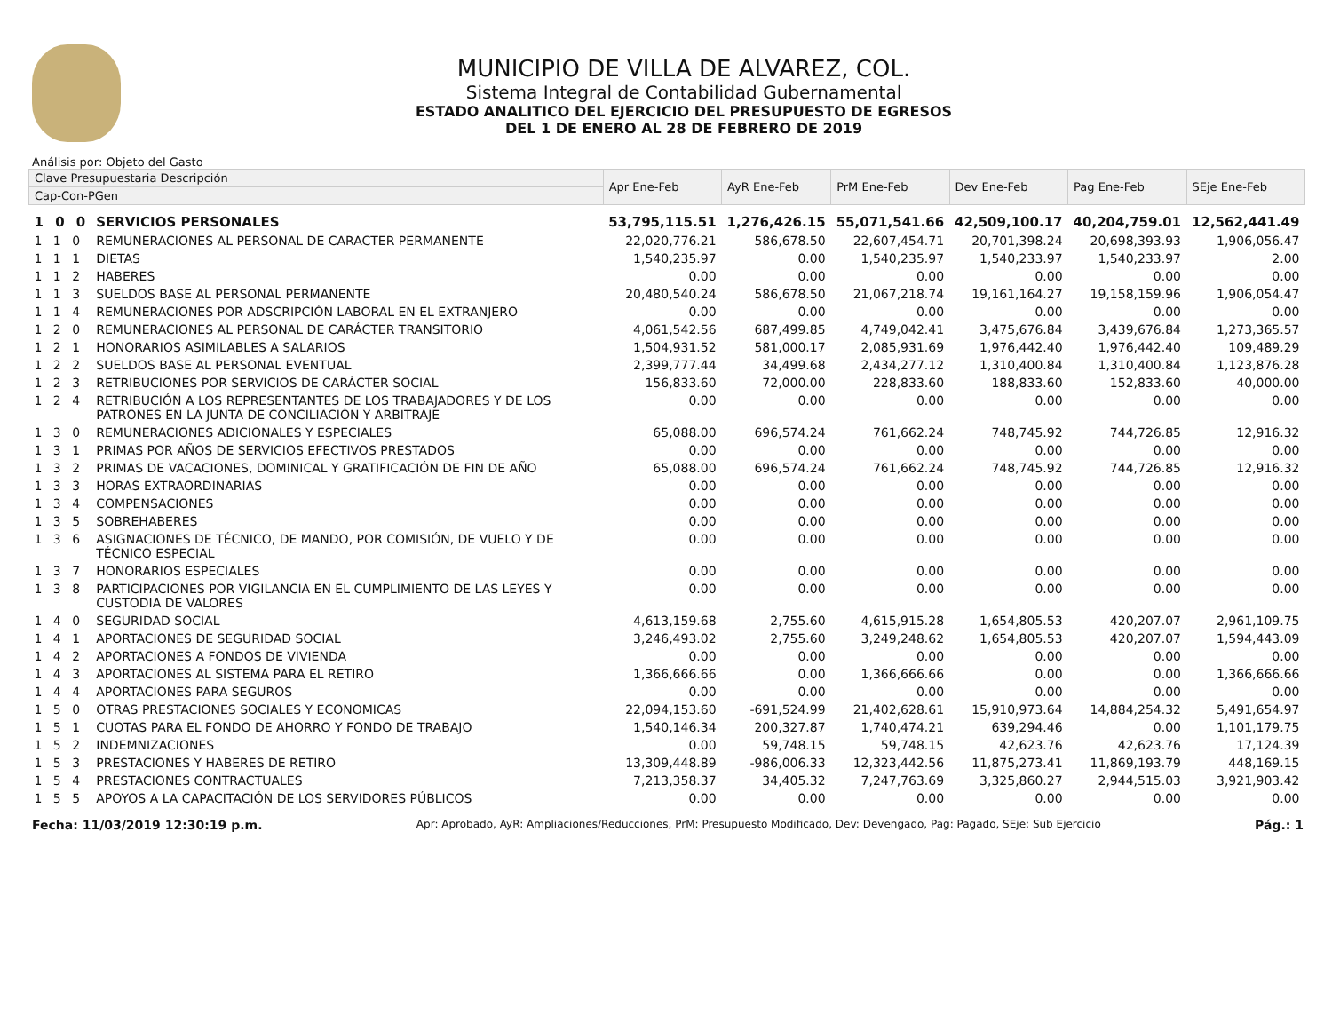MUNICIPIO DE VILLA DE ALVAREZ, COL.
Sistema Integral de Contabilidad Gubernamental
ESTADO ANALITICO DEL EJERCICIO DEL PRESUPUESTO DE EGRESOS
DEL 1 DE ENERO AL 28 DE FEBRERO DE 2019
Análisis por: Objeto del Gasto
| Clave Presupuestaria Descripción | | Apr Ene-Feb | AyR Ene-Feb | PrM Ene-Feb | Dev Ene-Feb | Pag Ene-Feb | SEje Ene-Feb |
| --- | --- | --- | --- | --- | --- | --- | --- |
| Cap-Con-PGen | | | | | | | |
| 1 0 0 | SERVICIOS PERSONALES | 53,795,115.51 | 1,276,426.15 | 55,071,541.66 | 42,509,100.17 | 40,204,759.01 | 12,562,441.49 |
| 1 1 0 | REMUNERACIONES AL PERSONAL DE CARACTER PERMANENTE | 22,020,776.21 | 586,678.50 | 22,607,454.71 | 20,701,398.24 | 20,698,393.93 | 1,906,056.47 |
| 1 1 1 | DIETAS | 1,540,235.97 | 0.00 | 1,540,235.97 | 1,540,233.97 | 1,540,233.97 | 2.00 |
| 1 1 2 | HABERES | 0.00 | 0.00 | 0.00 | 0.00 | 0.00 | 0.00 |
| 1 1 3 | SUELDOS BASE AL PERSONAL PERMANENTE | 20,480,540.24 | 586,678.50 | 21,067,218.74 | 19,161,164.27 | 19,158,159.96 | 1,906,054.47 |
| 1 1 4 | REMUNERACIONES POR ADSCRIPCIÓN LABORAL EN EL EXTRANJERO | 0.00 | 0.00 | 0.00 | 0.00 | 0.00 | 0.00 |
| 1 2 0 | REMUNERACIONES AL PERSONAL DE CARÁCTER TRANSITORIO | 4,061,542.56 | 687,499.85 | 4,749,042.41 | 3,475,676.84 | 3,439,676.84 | 1,273,365.57 |
| 1 2 1 | HONORARIOS ASIMILABLES A SALARIOS | 1,504,931.52 | 581,000.17 | 2,085,931.69 | 1,976,442.40 | 1,976,442.40 | 109,489.29 |
| 1 2 2 | SUELDOS BASE AL PERSONAL EVENTUAL | 2,399,777.44 | 34,499.68 | 2,434,277.12 | 1,310,400.84 | 1,310,400.84 | 1,123,876.28 |
| 1 2 3 | RETRIBUCIONES POR SERVICIOS DE CARÁCTER SOCIAL | 156,833.60 | 72,000.00 | 228,833.60 | 188,833.60 | 152,833.60 | 40,000.00 |
| 1 2 4 | RETRIBUCIÓN A LOS REPRESENTANTES DE LOS TRABAJADORES Y DE LOS PATRONES EN LA JUNTA DE CONCILIACIÓN Y ARBITRAJE | 0.00 | 0.00 | 0.00 | 0.00 | 0.00 | 0.00 |
| 1 3 0 | REMUNERACIONES ADICIONALES Y ESPECIALES | 65,088.00 | 696,574.24 | 761,662.24 | 748,745.92 | 744,726.85 | 12,916.32 |
| 1 3 1 | PRIMAS POR AÑOS DE SERVICIOS EFECTIVOS PRESTADOS | 0.00 | 0.00 | 0.00 | 0.00 | 0.00 | 0.00 |
| 1 3 2 | PRIMAS DE VACACIONES, DOMINICAL Y GRATIFICACIÓN DE FIN DE AÑO | 65,088.00 | 696,574.24 | 761,662.24 | 748,745.92 | 744,726.85 | 12,916.32 |
| 1 3 3 | HORAS EXTRAORDINARIAS | 0.00 | 0.00 | 0.00 | 0.00 | 0.00 | 0.00 |
| 1 3 4 | COMPENSACIONES | 0.00 | 0.00 | 0.00 | 0.00 | 0.00 | 0.00 |
| 1 3 5 | SOBREHABERES | 0.00 | 0.00 | 0.00 | 0.00 | 0.00 | 0.00 |
| 1 3 6 | ASIGNACIONES DE TÉCNICO, DE MANDO, POR COMISIÓN, DE VUELO Y DE TÉCNICO ESPECIAL | 0.00 | 0.00 | 0.00 | 0.00 | 0.00 | 0.00 |
| 1 3 7 | HONORARIOS ESPECIALES | 0.00 | 0.00 | 0.00 | 0.00 | 0.00 | 0.00 |
| 1 3 8 | PARTICIPACIONES POR VIGILANCIA EN EL CUMPLIMIENTO DE LAS LEYES Y CUSTODIA DE VALORES | 0.00 | 0.00 | 0.00 | 0.00 | 0.00 | 0.00 |
| 1 4 0 | SEGURIDAD SOCIAL | 4,613,159.68 | 2,755.60 | 4,615,915.28 | 1,654,805.53 | 420,207.07 | 2,961,109.75 |
| 1 4 1 | APORTACIONES DE SEGURIDAD SOCIAL | 3,246,493.02 | 2,755.60 | 3,249,248.62 | 1,654,805.53 | 420,207.07 | 1,594,443.09 |
| 1 4 2 | APORTACIONES A FONDOS DE VIVIENDA | 0.00 | 0.00 | 0.00 | 0.00 | 0.00 | 0.00 |
| 1 4 3 | APORTACIONES AL SISTEMA PARA EL RETIRO | 1,366,666.66 | 0.00 | 1,366,666.66 | 0.00 | 0.00 | 1,366,666.66 |
| 1 4 4 | APORTACIONES PARA SEGUROS | 0.00 | 0.00 | 0.00 | 0.00 | 0.00 | 0.00 |
| 1 5 0 | OTRAS PRESTACIONES SOCIALES Y ECONOMICAS | 22,094,153.60 | -691,524.99 | 21,402,628.61 | 15,910,973.64 | 14,884,254.32 | 5,491,654.97 |
| 1 5 1 | CUOTAS PARA EL FONDO DE AHORRO Y FONDO DE TRABAJO | 1,540,146.34 | 200,327.87 | 1,740,474.21 | 639,294.46 | 0.00 | 1,101,179.75 |
| 1 5 2 | INDEMNIZACIONES | 0.00 | 59,748.15 | 59,748.15 | 42,623.76 | 42,623.76 | 17,124.39 |
| 1 5 3 | PRESTACIONES Y HABERES DE RETIRO | 13,309,448.89 | -986,006.33 | 12,323,442.56 | 11,875,273.41 | 11,869,193.79 | 448,169.15 |
| 1 5 4 | PRESTACIONES CONTRACTUALES | 7,213,358.37 | 34,405.32 | 7,247,763.69 | 3,325,860.27 | 2,944,515.03 | 3,921,903.42 |
| 1 5 5 | APOYOS A LA CAPACITACIÓN DE LOS SERVIDORES PÚBLICOS | 0.00 | 0.00 | 0.00 | 0.00 | 0.00 | 0.00 |
Fecha: 11/03/2019 12:30:19 p.m. Apr: Aprobado, AyR: Ampliaciones/Reducciones, PrM: Presupuesto Modificado, Dev: Devengado, Pag: Pagado, SEje: Sub Ejercicio Pág.: 1